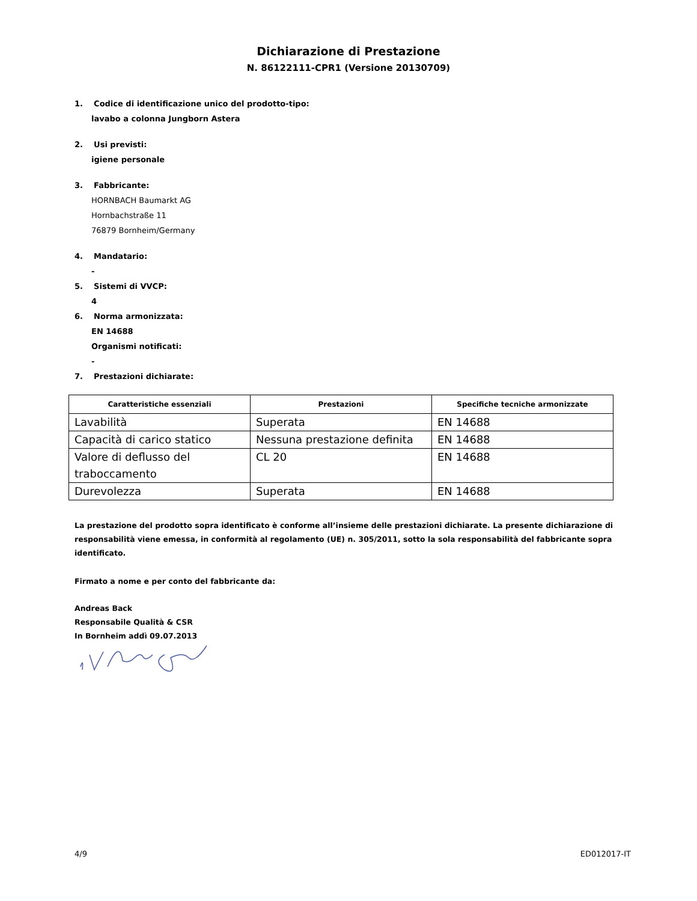Dichiarazione di Prestazione
N. 86122111-CPR1 (Versione 20130709)
1. Codice di identificazione unico del prodotto-tipo:
lavabo a colonna Jungborn Astera
2. Usi previsti:
igiene personale
3. Fabbricante:
HORNBACH Baumarkt AG
Hornbachstraße 11
76879 Bornheim/Germany
4. Mandatario:
-
5. Sistemi di VVCP:
4
6. Norma armonizzata:
EN 14688
Organismi notificati:
-
7. Prestazioni dichiarate:
| Caratteristiche essenziali | Prestazioni | Specifiche tecniche armonizzate |
| --- | --- | --- |
| Lavabilità | Superata | EN 14688 |
| Capacità di carico statico | Nessuna prestazione definita | EN 14688 |
| Valore di deflusso del traboccamento | CL 20 | EN 14688 |
| Durevolezza | Superata | EN 14688 |
La prestazione del prodotto sopra identificato è conforme all’insieme delle prestazioni dichiarate. La presente dichiarazione di responsabilità viene emessa, in conformità al regolamento (UE) n. 305/2011, sotto la sola responsabilità del fabbricante sopra identificato.
Firmato a nome e per conto del fabbricante da:
Andreas Back
Responsabile Qualità & CSR
In Bornheim addì 09.07.2013
4/9 ED012017-IT